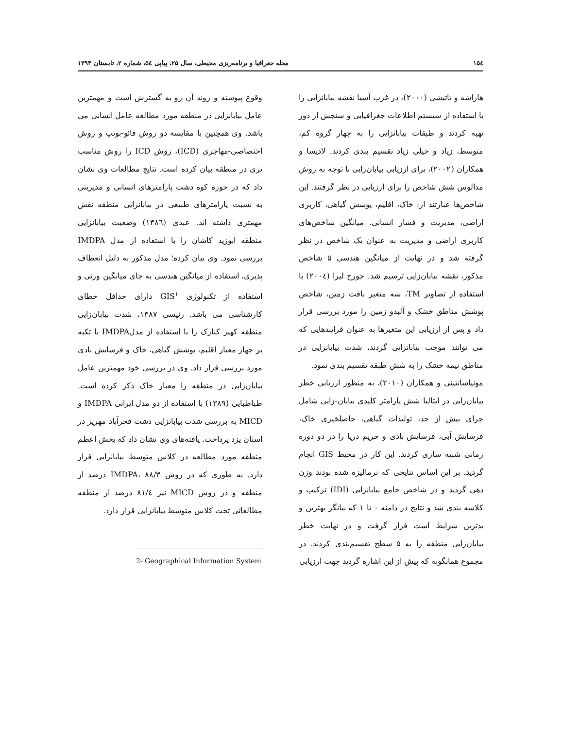۱۵٤ مجله جغرافیا و برنامه‌ریزی محیطی، سال ۲۵، پیاپی ۵٤، شماره ۲، تابستان ۱۳۹۳
وقوع پیوسته و روند آن رو به گسترش است و مهمترین عامل بیابانزایی در منطقه مورد مطالعه عامل انسانی می باشد. وی همچنین با مقایسه دو روش فائو-بونپ و روش اختصاصی-مهاجری (ICD)، روش ICD را روش مناسب تری در منطقه بیان کرده است. نتایج مطالعات وی نشان داد که در حوزه کوه دشت پارامترهای انسانی و مدیریتی به نسبت پارامترهای طبیعی در بیابانزایی منطقه نقش مهمتری داشته اند. عبدی (۱۳۸٦) وضعیت بیابانزایی منطقه ابوزید کاشان را با استفاده از مدل IMDPA بررسی نمود. وی بیان کرده؛ مدل مذکور به دلیل انعطاف پذیری، استفاده از میانگین هندسی به جای میانگین وزنی و استفاده از تکنولوژی GIS<sup>۱</sup> دارای حداقل خطای کارشناسی می باشد. رئیسی ۱۳۸۷، شدت بیابان‌زایی منطقه کهیر کنارک را با استفاده از مدلIMDPA با تکیه بر چهار معیار اقلیم، پوشش گیاهی، خاک و فرسایش بادی مورد بررسی قرار داد. وی در بررسی خود مهمترین عامل بیابان‌زایی در منطقه را معیار خاک ذکر کرده است. طباطبایی (۱۳۸۹) با استفاده از دو مدل ایرانی IMDPA و MICD به بررسی شدت بیابانزایی دشت فخرآباد مهریز در استان یزد پرداخت. یافته‌های وی نشان داد که بخش اعظم منطقه مورد مطالعه در کلاس متوسط بیابانزایی قرار دارد. به طوری که در روش IMDPA، ۸۸/۳ درصد از منطقه و در روش MICD نیز ۸۱/٤ درصد از منطقه مطالعاتی تحت کلاس متوسط بیابانزایی قرار دارد.
2- Geographical Information System
هاراشه و تاتیشی (۲۰۰۰)، در غرب آسیا نقشه بیابانزایی را با استفاده از سیستم اطلاعات جغرافیایی و سنجش از دور تهیه کردند و طبقات بیابانزایی را به چهار گروه کم، متوسط، زیاد و خیلی زیاد تقسیم بندی کردند. لادیسا و همکاران (۲۰۰۲)، برای ارزیابی بیابان‌زایی با توجه به روش مدالوس شش شاخص را برای ارزیابی در نظر گرفتند. این شاخص‌ها عبارتند از: خاک، اقلیم، پوشش گیاهی، کاربری اراضی، مدیریت و فشار انسانی. میانگین شاخص‌های کاربری اراضی و مدیریت به عنوان یک شاخص در نظر گرفته شد و در نهایت از میانگین هندسی ۵ شاخص مذکور، نقشه بیابان‌زایی ترسیم شد. جورج لیرا (۲۰۰٤) با استفاده از تصاویر TM، سه متغیر بافت زمین، شاخص پوشش مناطق خشک و آلبدو زمین را مورد بررسی قرار داد و پس از ارزیابی این متغیرها به عنوان فرایندهایی که می توانند موجب بیابانزایی گردند، شدت بیابانزایی در مناطق نیمه خشک را به شش طبقه تقسیم بندی نمود.
مونیاسانتینی و همکاران (۲۰۱۰)، به منظور ارزیابی خطر بیابان‌زایی در ایتالیا شش پارامتر کلیدی بیابان-زایی شامل چرای بیش از حد، تولیدات گیاهی، حاصلخیزی خاک، فرسایش آبی، فرسایش بادی و حریم دریا را در دو دوره زمانی شبیه سازی کردند. این کار در محیط GIS انجام گردید. بر این اساس نتایجی که نرمالیزه شده بودند وزن دهی گردید و در شاخص جامع بیابانزایی (IDI) ترکیب و کلاسه بندی شد و نتایج در دامنه ۰ تا ۱ که بیانگر بهترین و بدترین شرایط است قرار گرفت و در نهایت خطر بیابان‌زایی منطقه را به ۵ سطح تقسیم‌بندی کردند. در مجموع همانگونه که پیش از این اشاره گردید جهت ارزیابی